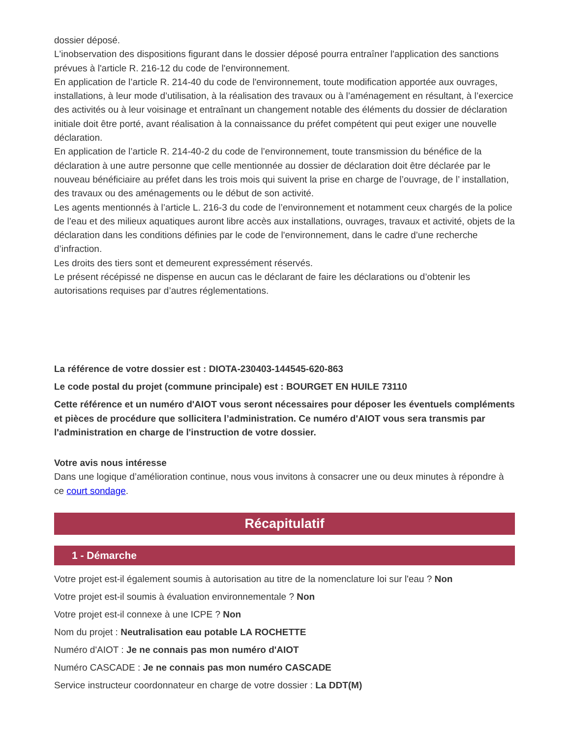dossier déposé.
L'inobservation des dispositions figurant dans le dossier déposé pourra entraîner l'application des sanctions prévues à l'article R. 216-12 du code de l'environnement.
En application de l’article R. 214-40 du code de l'environnement, toute modification apportée aux ouvrages, installations, à leur mode d’utilisation, à la réalisation des travaux ou à l’aménagement en résultant, à l’exercice des activités ou à leur voisinage et entraînant un changement notable des éléments du dossier de déclaration initiale doit être porté, avant réalisation à la connaissance du préfet compétent qui peut exiger une nouvelle déclaration.
En application de l’article R. 214-40-2 du code de l’environnement, toute transmission du bénéfice de la déclaration à une autre personne que celle mentionnée au dossier de déclaration doit être déclarée par le nouveau bénéficiaire au préfet dans les trois mois qui suivent la prise en charge de l’ouvrage, de l’ installation, des travaux ou des aménagements ou le début de son activité.
Les agents mentionnés à l’article L. 216-3 du code de l’environnement et notamment ceux chargés de la police de l’eau et des milieux aquatiques auront libre accès aux installations, ouvrages, travaux et activité, objets de la déclaration dans les conditions définies par le code de l'environnement, dans le cadre d’une recherche d’infraction.
Les droits des tiers sont et demeurent expressément réservés.
Le présent récépissé ne dispense en aucun cas le déclarant de faire les déclarations ou d’obtenir les autorisations requises par d’autres réglementations.
La référence de votre dossier est : DIOTA-230403-144545-620-863
Le code postal du projet (commune principale) est : BOURGET EN HUILE 73110
Cette référence et un numéro d'AIOT vous seront nécessaires pour déposer les éventuels compléments et pièces de procédure que sollicitera l’administration. Ce numéro d'AIOT vous sera transmis par l'administration en charge de l'instruction de votre dossier.
Votre avis nous intéresse
Dans une logique d’amélioration continue, nous vous invitons à consacrer une ou deux minutes à répondre à ce court sondage.
Récapitulatif
1 - Démarche
Votre projet est-il également soumis à autorisation au titre de la nomenclature loi sur l'eau ? Non
Votre projet est-il soumis à évaluation environnementale ? Non
Votre projet est-il connexe à une ICPE ? Non
Nom du projet : Neutralisation eau potable LA ROCHETTE
Numéro d'AIOT : Je ne connais pas mon numéro d'AIOT
Numéro CASCADE : Je ne connais pas mon numéro CASCADE
Service instructeur coordonnateur en charge de votre dossier : La DDT(M)